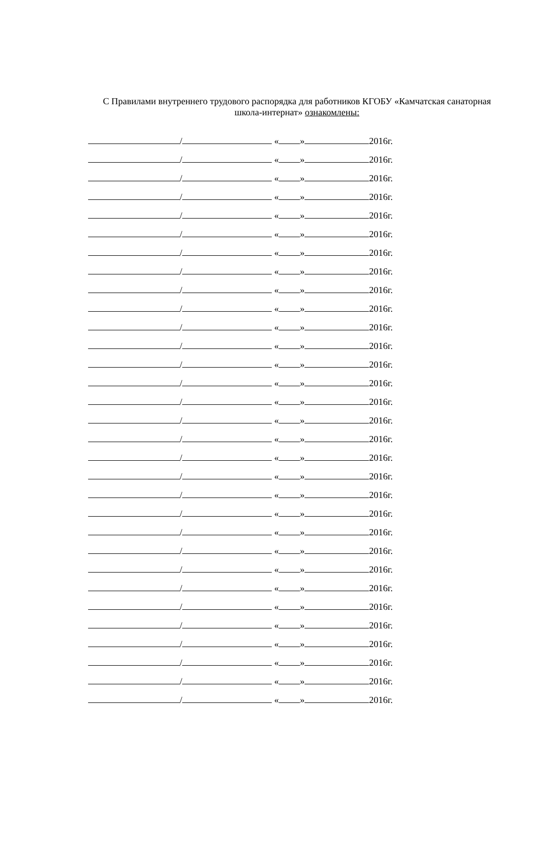С Правилами внутреннего трудового распорядка для работников КГОБУ «Камчатская санаторная школа-интернат» ознакомлены:
/ « » 2016г.
/ « » 2016г.
/ « » 2016г.
/ « » 2016г.
/ « » 2016г.
/ « » 2016г.
/ « » 2016г.
/ « » 2016г.
/ « » 2016г.
/ « » 2016г.
/ « » 2016г.
/ « » 2016г.
/ « » 2016г.
/ « » 2016г.
/ « » 2016г.
/ « » 2016г.
/ « » 2016г.
/ « » 2016г.
/ « » 2016г.
/ « » 2016г.
/ « » 2016г.
/ « » 2016г.
/ « » 2016г.
/ « » 2016г.
/ « » 2016г.
/ « » 2016г.
/ « » 2016г.
/ « » 2016г.
/ « » 2016г.
/ « » 2016г.
/ « » 2016г.